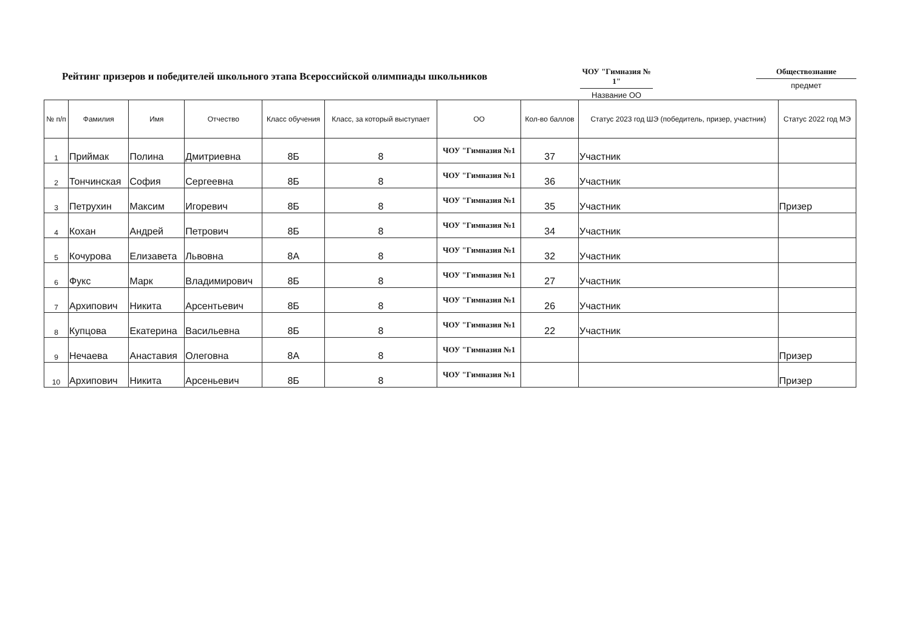Рейтинг призеров и победителей школьного этапа Всероссийской олимпиады школьников
ЧОУ "Гимназия № 1"
Название ОО
Обществознание
предмет
| № п/п | Фамилия | Имя | Отчество | Класс обучения | Класс, за который выступает | ОО | Кол-во баллов | Статус 2023 год ШЭ (победитель, призер, участник) | Статус 2022 год МЭ |
| --- | --- | --- | --- | --- | --- | --- | --- | --- | --- |
| 1 | Приймак | Полина | Дмитриевна | 8Б | 8 | ЧОУ "Гимназия №1 | 37 | Участник | |
| 2 | Тончинская | София | Сергеевна | 8Б | 8 | ЧОУ "Гимназия №1 | 36 | Участник | |
| 3 | Петрухин | Максим | Игоревич | 8Б | 8 | ЧОУ "Гимназия №1 | 35 | Участник | Призер |
| 4 | Кохан | Андрей | Петрович | 8Б | 8 | ЧОУ "Гимназия №1 | 34 | Участник | |
| 5 | Кочурова | Елизавета | Львовна | 8А | 8 | ЧОУ "Гимназия №1 | 32 | Участник | |
| 6 | Фукс | Марк | Владимирович | 8Б | 8 | ЧОУ "Гимназия №1 | 27 | Участник | |
| 7 | Архипович | Никита | Арсентьевич | 8Б | 8 | ЧОУ "Гимназия №1 | 26 | Участник | |
| 8 | Купцова | Екатерина | Васильевна | 8Б | 8 | ЧОУ "Гимназия №1 | 22 | Участник | |
| 9 | Нечаева | Анаставия | Олеговна | 8А | 8 | ЧОУ "Гимназия №1 | | | Призер |
| 10 | Архипович | Никита | Арсеньевич | 8Б | 8 | ЧОУ "Гимназия №1 | | | Призер |